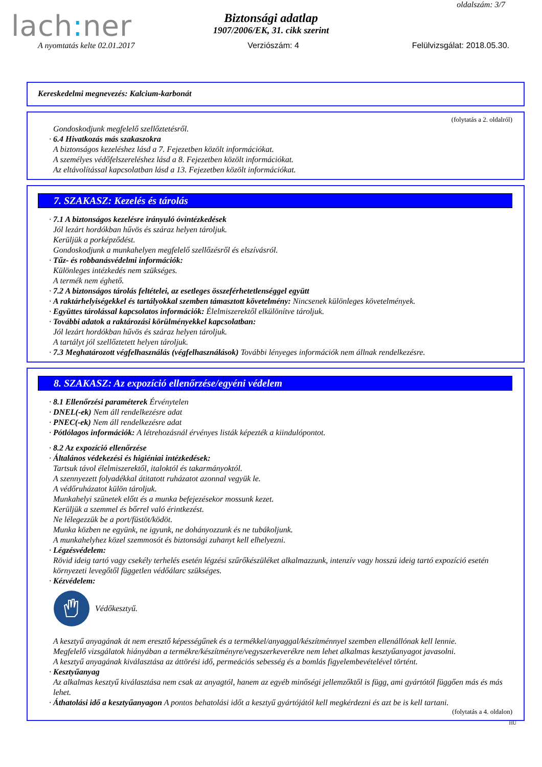lach: ner
oldalszám: 3/7
Biztonsági adatlap
1907/2006/EK, 31. cikk szerint
A nyomtatás kelte 02.01.2017 Verziószám: 4 Felülvizsgálat: 2018.05.30.
Kereskedelmi megnevezés: Kalcium-karbonát
(folytatás a 2. oldalról)
Gondoskodjunk megfelelő szellőztetésről.
· 6.4 Hivatkozás más szakaszokra
A biztonságos kezeléshez lásd a 7. Fejezetben közölt információkat.
A személyes védőfelszereléshez lásd a 8. Fejezetben közölt információkat.
Az eltávolítással kapcsolatban lásd a 13. Fejezetben közölt információkat.
7. SZAKASZ: Kezelés és tárolás
· 7.1 A biztonságos kezelésre irányuló óvintézkedések
Jól lezárt hordókban hűvös és száraz helyen tároljuk.
Kerüljük a porképződést.
Gondoskodjunk a munkahelyen megfelelő szellőzésről és elszívásról.
· Tűz- és robbanásvédelmi információk:
Különleges intézkedés nem szükséges.
A termék nem éghető.
· 7.2 A biztonságos tárolás feltételei, az esetleges összeférhetetlenséggel együtt
· A raktárhelyiségekkel és tartályokkal szemben támasztott követelmény: Nincsenek különleges követelmények.
· Együttes tárolással kapcsolatos információk: Élelmiszerektől elkülönítve tároljuk.
· További adatok a raktározási körülményekkel kapcsolatban:
Jól lezárt hordókban hűvös és száraz helyen tároljuk.
A tartályt jól szellőztetett helyen tároljuk.
· 7.3 Meghatározott végfelhasználás (végfelhasználások) További lényeges információk nem állnak rendelkezésre.
8. SZAKASZ: Az expozíció ellenőrzése/egyéni védelem
· 8.1 Ellenőrzési paraméterek Érvénytelen
· DNEL(-ek) Nem áll rendelkezésre adat
· PNEC(-ek) Nem áll rendelkezésre adat
· Pótlólagos információk: A létrehozásnál érvényes listák képezték a kiindulópontot.
· 8.2 Az expozíció ellenőrzése
· Általános védekezési és higiéniai intézkedések:
Tartsuk távol élelmiszerektől, italoktól és takarmányoktól.
A szennyezett folyadékkal átitatott ruházatot azonnal vegyük le.
A védőruházatot külön tároljuk.
Munkahelyi szünetek előtt és a munka befejezésekor mossunk kezet.
Kerüljük a szemmel és bőrrel való érintkezést.
Ne lélegezzük be a port/füstöt/ködöt.
Munka közben ne együnk, ne igyunk, ne dohányozzunk és ne tubákoljunk.
A munkahelyhez közel szemmosót és biztonsági zuhanyt kell elhelyezni.
· Légzésvédelem:
Rövid ideig tartó vagy csekély terhelés esetén légzési szűrőkészüléket alkalmazzunk, intenzív vagy hosszú ideig tartó expozíció esetén környezeti levegőtől független védőálarc szükséges.
· Kézvédelem:
Védőkesztyű.
A kesztyű anyagának át nem eresztő képességűnek és a termékkel/anyaggal/készítménnyel szemben ellenállónak kell lennie.
Megfelelő vizsgálatok hiányában a termékre/készítményre/vegyszerkeverékre nem lehet alkalmas kesztyűanyagot javasolni.
A kesztyű anyagának kiválasztása az áttörési idő, permeációs sebesség és a bomlás figyelembevételével történt.
· Kesztyűanyag
Az alkalmas kesztyű kiválasztása nem csak az anyagtól, hanem az egyéb minőségi jellemzőktől is függ, ami gyártótól függően más és más lehet.
· Áthatolási idő a kesztyűanyagon A pontos behatolási időt a kesztyű gyártójától kell megkérdezni és azt be is kell tartani.
(folytatás a 4. oldalon)
HU